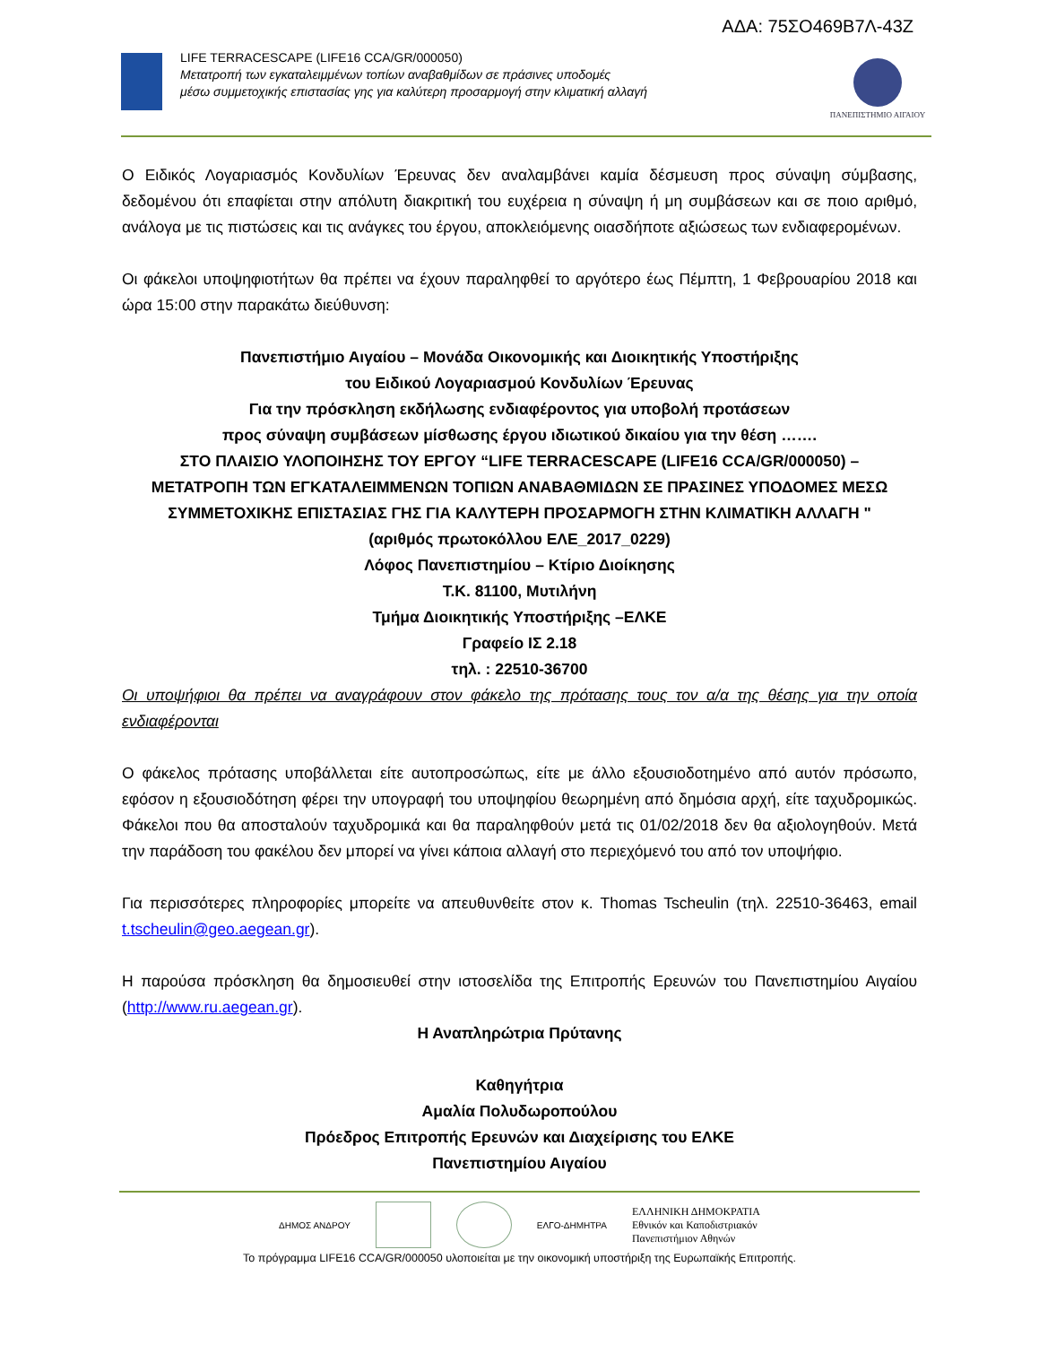ΑΔΑ: 75ΣΟ469Β7Λ-43Ζ
LIFE TERRACESCAPE (LIFE16 CCA/GR/000050)
Μετατροπή των εγκαταλειμμένων τοπίων αναβαθμίδων σε πράσινες υποδομές
μέσω συμμετοχικής επιστασίας γης για καλύτερη προσαρμογή στην κλιματική αλλαγή
ΠΑΝΕΠΙΣΤΗΜΙΟ ΑΙΓΑΙΟΥ
Ο Ειδικός Λογαριασμός Κονδυλίων Έρευνας δεν αναλαμβάνει καμία δέσμευση προς σύναψη σύμβασης, δεδομένου ότι επαφίεται στην απόλυτη διακριτική του ευχέρεια η σύναψη ή μη συμβάσεων και σε ποιο αριθμό, ανάλογα με τις πιστώσεις και τις ανάγκες του έργου, αποκλειόμενης οιασδήποτε αξιώσεως των ενδιαφερομένων.
Οι φάκελοι υποψηφιοτήτων θα πρέπει να έχουν παραληφθεί το αργότερο έως Πέμπτη, 1 Φεβρουαρίου 2018 και ώρα 15:00 στην παρακάτω διεύθυνση:
Πανεπιστήμιο Αιγαίου – Μονάδα Οικονομικής και Διοικητικής Υποστήριξης
του Ειδικού Λογαριασμού Κονδυλίων Έρευνας
Για την πρόσκληση εκδήλωσης ενδιαφέροντος για υποβολή προτάσεων
προς σύναψη συμβάσεων μίσθωσης έργου ιδιωτικού δικαίου για την θέση …….
ΣΤΟ ΠΛΑΙΣΙΟ ΥΛΟΠΟΙΗΣΗΣ ΤΟΥ ΕΡΓΟΥ “LIFE TERRACESCAPE (LIFE16 CCA/GR/000050) –
ΜΕΤΑΤΡΟΠΗ ΤΩΝ ΕΓΚΑΤΑΛΕΙΜΜΕΝΩΝ ΤΟΠΙΩΝ ΑΝΑΒΑΘΜΙΔΩΝ ΣΕ ΠΡΑΣΙΝΕΣ ΥΠΟΔΟΜΕΣ ΜΕΣΩ
ΣΥΜΜΕΤΟΧΙΚΗΣ ΕΠΙΣΤΑΣΙΑΣ ΓΗΣ ΓΙΑ ΚΑΛΥΤΕΡΗ ΠΡΟΣΑΡΜΟΓΗ ΣΤΗΝ ΚΛΙΜΑΤΙΚΗ ΑΛΛΑΓΗ "
(αριθμός πρωτοκόλλου ΕΛΕ_2017_0229)
Λόφος Πανεπιστημίου – Κτίριο Διοίκησης
Τ.Κ. 81100, Μυτιλήνη
Τμήμα Διοικητικής Υποστήριξης –ΕΛΚΕ
Γραφείο ΙΣ 2.18
τηλ. : 22510-36700
Οι υποψήφιοι θα πρέπει να αναγράφουν στον φάκελο της πρότασης τους τον α/α της θέσης για την οποία ενδιαφέρονται
Ο φάκελος πρότασης υποβάλλεται είτε αυτοπροσώπως, είτε με άλλο εξουσιοδοτημένο από αυτόν πρόσωπο, εφόσον η εξουσιοδότηση φέρει την υπογραφή του υποψηφίου θεωρημένη από δημόσια αρχή, είτε ταχυδρομικώς. Φάκελοι που θα αποσταλούν ταχυδρομικά και θα παραληφθούν μετά τις 01/02/2018 δεν θα αξιολογηθούν. Μετά την παράδοση του φακέλου δεν μπορεί να γίνει κάποια αλλαγή στο περιεχόμενό του από τον υποψήφιο.
Για περισσότερες πληροφορίες μπορείτε να απευθυνθείτε στον κ. Thomas Tscheulin (τηλ. 22510-36463, email t.tscheulin@geo.aegean.gr).
Η παρούσα πρόσκληση θα δημοσιευθεί στην ιστοσελίδα της Επιτροπής Ερευνών του Πανεπιστημίου Αιγαίου (http://www.ru.aegean.gr).
Η Αναπληρώτρια Πρύτανης
Καθηγήτρια
Αμαλία Πολυδωροπούλου
Πρόεδρος Επιτροπής Ερευνών και Διαχείρισης του ΕΛΚΕ
Πανεπιστημίου Αιγαίου
ΔΗΜΟΣ ΑΝΔΡΟΥ ΕΛΓΟ-ΔΗΜΗΤΡΑ ΕΛΛΗΝΙΚΗ ΔΗΜΟΚΡΑΤΙΑ
Εθνικόν και Καποδιστριακόν
Πανεπιστήμιον Αθηνών
Το πρόγραμμα LIFE16 CCA/GR/000050 υλοποιείται με την οικονομική υποστήριξη της Ευρωπαϊκής Επιτροπής.